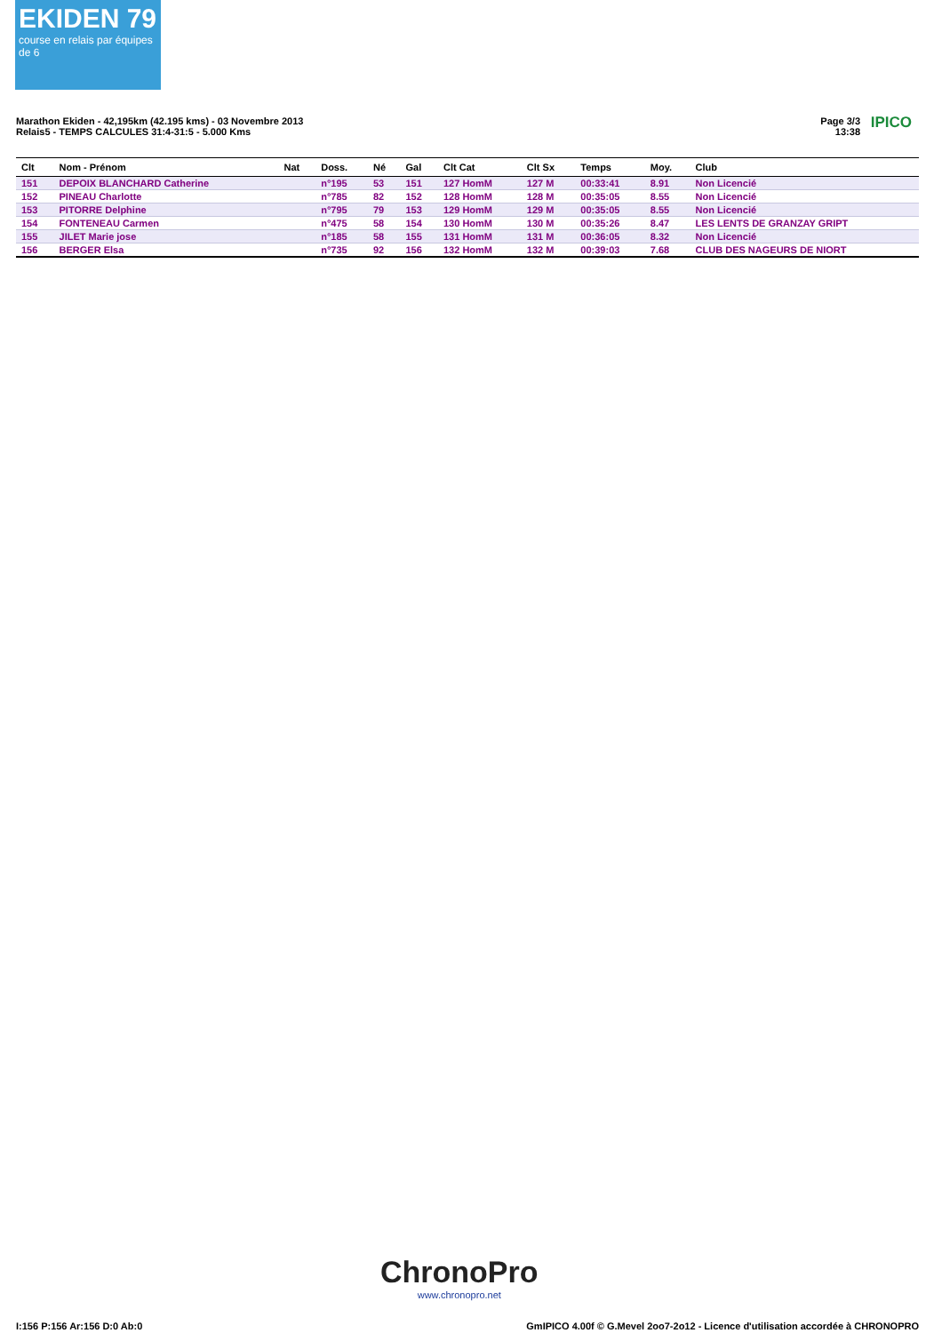EKIDEN 79
course en relais par équipes de 6
Marathon Ekiden - 42,195km (42.195 kms) - 03 Novembre 2013
Relais5 - TEMPS CALCULES 31:4-31:5 - 5.000 Kms
Page 3/3
13:38
IPICO
| Clt | Nom - Prénom | Nat | Doss. | Né | Gal | Clt Cat | Clt Sx | Temps | Moy. | Club |
| --- | --- | --- | --- | --- | --- | --- | --- | --- | --- | --- |
| 151 | DEPOIX BLANCHARD Catherine | | n°195 | 53 | 151 | 127 HomM | 127 M | 00:33:41 | 8.91 | Non Licencié |
| 152 | PINEAU Charlotte | | n°785 | 82 | 152 | 128 HomM | 128 M | 00:35:05 | 8.55 | Non Licencié |
| 153 | PITORRE Delphine | | n°795 | 79 | 153 | 129 HomM | 129 M | 00:35:05 | 8.55 | Non Licencié |
| 154 | FONTENEAU Carmen | | n°475 | 58 | 154 | 130 HomM | 130 M | 00:35:26 | 8.47 | LES LENTS DE GRANZAY GRIPT |
| 155 | JILET Marie jose | | n°185 | 58 | 155 | 131 HomM | 131 M | 00:36:05 | 8.32 | Non Licencié |
| 156 | BERGER Elsa | | n°735 | 92 | 156 | 132 HomM | 132 M | 00:39:03 | 7.68 | CLUB DES NAGEURS DE NIORT |
ChronoPro
www.chronopro.net
I:156 P:156 Ar:156 D:0 Ab:0
GmIPICO 4.00f © G.Mevel 2oo7-2o12 - Licence d'utilisation accordée à CHRONOPRO